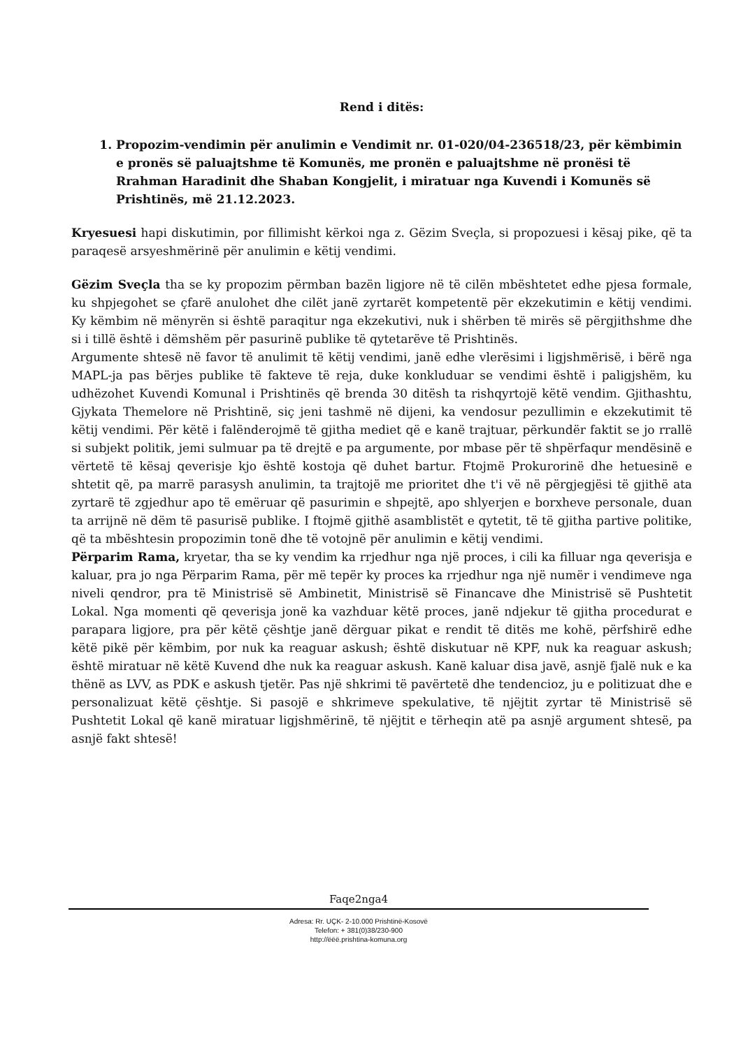Rend i ditës:
1. Propozim-vendimin për anulimin e Vendimit nr. 01-020/04-236518/23, për këmbimin e pronës së paluajtshme të Komunës, me pronën e paluajtshme në pronësi të Rrahman Haradinit dhe Shaban Kongjelit, i miratuar nga Kuvendi i Komunës së Prishtinës, më 21.12.2023.
Kryesuesi hapi diskutimin, por fillimisht kërkoi nga z. Gëzim Sveçla, si propozuesi i kësaj pike, që ta paraqesë arsyeshmërinë për anulimin e këtij vendimi.
Gëzim Sveçla tha se ky propozim përmban bazën ligjore në të cilën mbështetet edhe pjesa formale, ku shpjegohet se çfarë anulohet dhe cilët janë zyrtarët kompetentë për ekzekutimin e këtij vendimi. Ky këmbim në mënyrën si është paraqitur nga ekzekutivi, nuk i shërben të mirës së përgjithshme dhe si i tillë është i dëmshëm për pasurinë publike të qytetarëve të Prishtinës.
Argumente shtesë në favor të anulimit të këtij vendimi, janë edhe vlerësimi i ligjshmërisë, i bërë nga MAPL-ja pas bërjes publike të fakteve të reja, duke konkluduar se vendimi është i paligjshëm, ku udhëzohet Kuvendi Komunal i Prishtinës që brenda 30 ditësh ta rishqyrtojë këtë vendim. Gjithashtu, Gjykata Themelore në Prishtinë, siç jeni tashmë në dijeni, ka vendosur pezullimin e ekzekutimit të këtij vendimi. Për këtë i falënderojmë të gjitha mediet që e kanë trajtuar, përkundër faktit se jo rrallë si subjekt politik, jemi sulmuar pa të drejtë e pa argumente, por mbase për të shpërfaqur mendësinë e vërtetë të kësaj qeverisje kjo është kostoja që duhet bartur. Ftojmë Prokurorinë dhe hetuesinë e shtetit që, pa marrë parasysh anulimin, ta trajtojë me prioritet dhe t'i vë në përgjegjësi të gjithë ata zyrtarë të zgjedhur apo të emëruar që pasurimin e shpejtë, apo shlyerjen e borxheve personale, duan ta arrijnë në dëm të pasurisë publike. I ftojmë gjithë asamblistët e qytetit, të të gjitha partive politike, që ta mbështesin propozimin tonë dhe të votojnë për anulimin e këtij vendimi.
Përparim Rama, kryetar, tha se ky vendim ka rrjedhur nga një proces, i cili ka filluar nga qeverisja e kaluar, pra jo nga Përparim Rama, për më tepër ky proces ka rrjedhur nga një numër i vendimeve nga niveli qendror, pra të Ministrisë së Ambinetit, Ministrisë së Financave dhe Ministrisë së Pushtetit Lokal. Nga momenti që qeverisja jonë ka vazhduar këtë proces, janë ndjekur të gjitha procedurat e parapara ligjore, pra për këtë çështje janë dërguar pikat e rendit të ditës me kohë, përfshirë edhe këtë pikë për këmbim, por nuk ka reaguar askush; është diskutuar në KPF, nuk ka reaguar askush; është miratuar në këtë Kuvend dhe nuk ka reaguar askush. Kanë kaluar disa javë, asnjë fjalë nuk e ka thënë as LVV, as PDK e askush tjetër. Pas një shkrimi të pavërtetë dhe tendencioz, ju e politizuat dhe e personalizuat këtë çështje. Si pasojë e shkrimeve spekulative, të njëjtit zyrtar të Ministrisë së Pushtetit Lokal që kanë miratuar ligjshmërinë, të njëjtit e tërheqin atë pa asnjë argument shtesë, pa asnjë fakt shtesë!
Faqe2nga4
Adresa: Rr. UÇK- 2-10.000 Prishtinë-Kosovë
Telefon: + 381(0)38/230-900
http://ëëë.prishtina-komuna.org